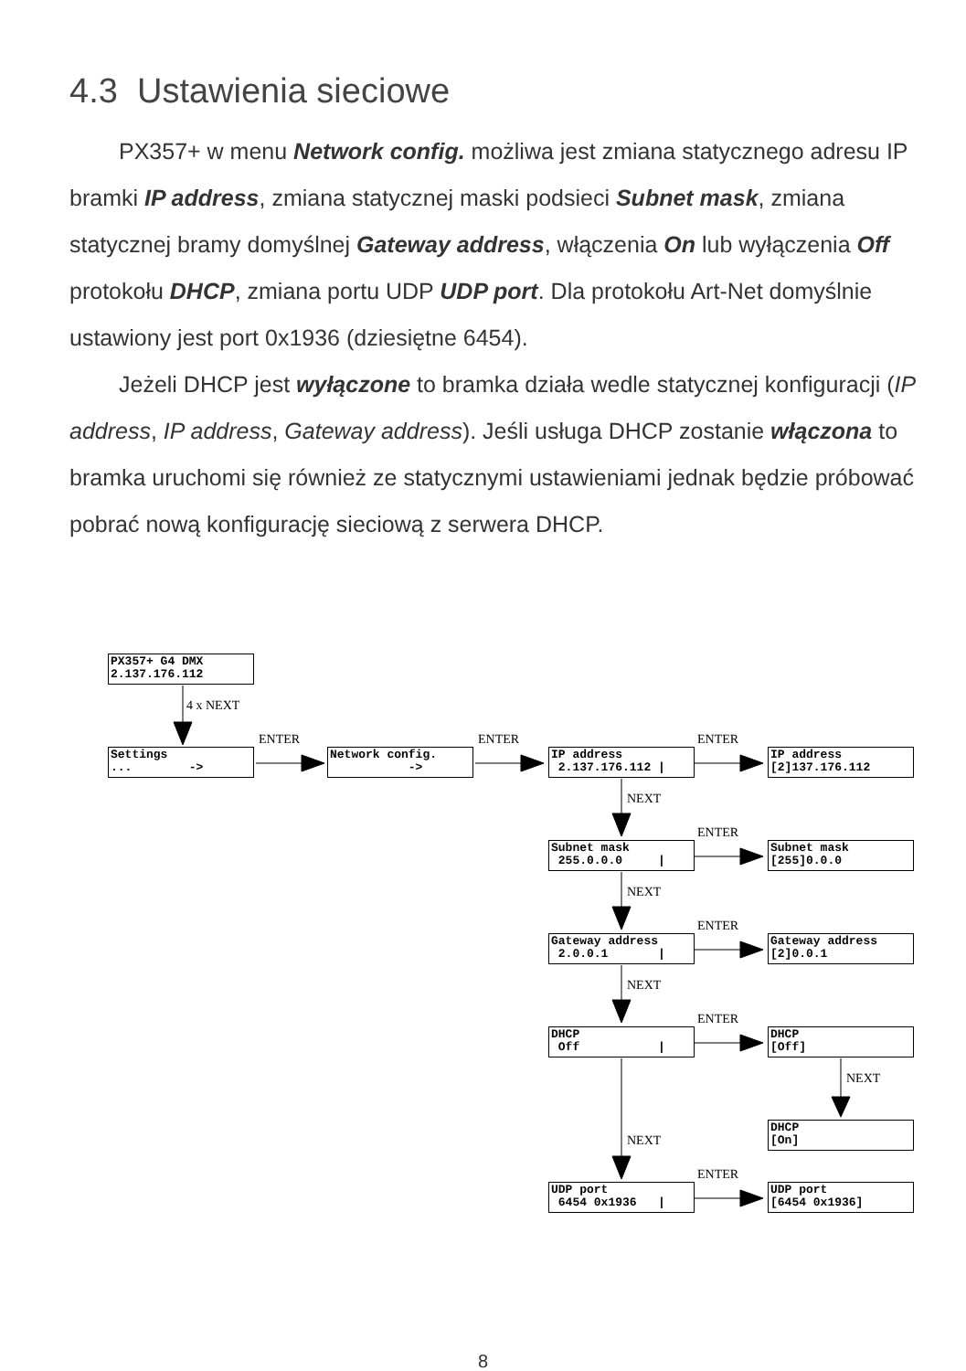4.3 Ustawienia sieciowe
PX357+ w menu Network config. możliwa jest zmiana statycznego adresu IP bramki IP address, zmiana statycznej maski podsieci Subnet mask, zmiana statycznej bramy domyślnej Gateway address, włączenia On lub wyłączenia Off protokołu DHCP, zmiana portu UDP UDP port. Dla protokołu Art-Net domyślnie ustawiony jest port 0x1936 (dziesiętne 6454).
Jeżeli DHCP jest wyłączone to bramka działa wedle statycznej konfiguracji (IP address, IP address, Gateway address). Jeśli usługa DHCP zostanie włączona to bramka uruchomi się również ze statycznymi ustawieniami jednak będzie próbować pobrać nową konfigurację sieciową z serwera DHCP.
PX357+ G4 DMX 2.137.176.112
Settings ... ->
Network config. ->
IP address 2.137.176.112 |
IP address [2]137.176.112
Subnet mask 255.0.0.0 |
Subnet mask [255]0.0.0
Gateway address 2.0.0.1 |
Gateway address [2]0.0.1
DHCP Off |
DHCP [Off]
DHCP [On]
UDP port 6454 0x1936 |
UDP port [6454 0x1936]
4 x NEXT
ENTER ENTER ENTER
NEXT
ENTER
NEXT
ENTER
NEXT
ENTER
NEXT
NEXT
ENTER
8